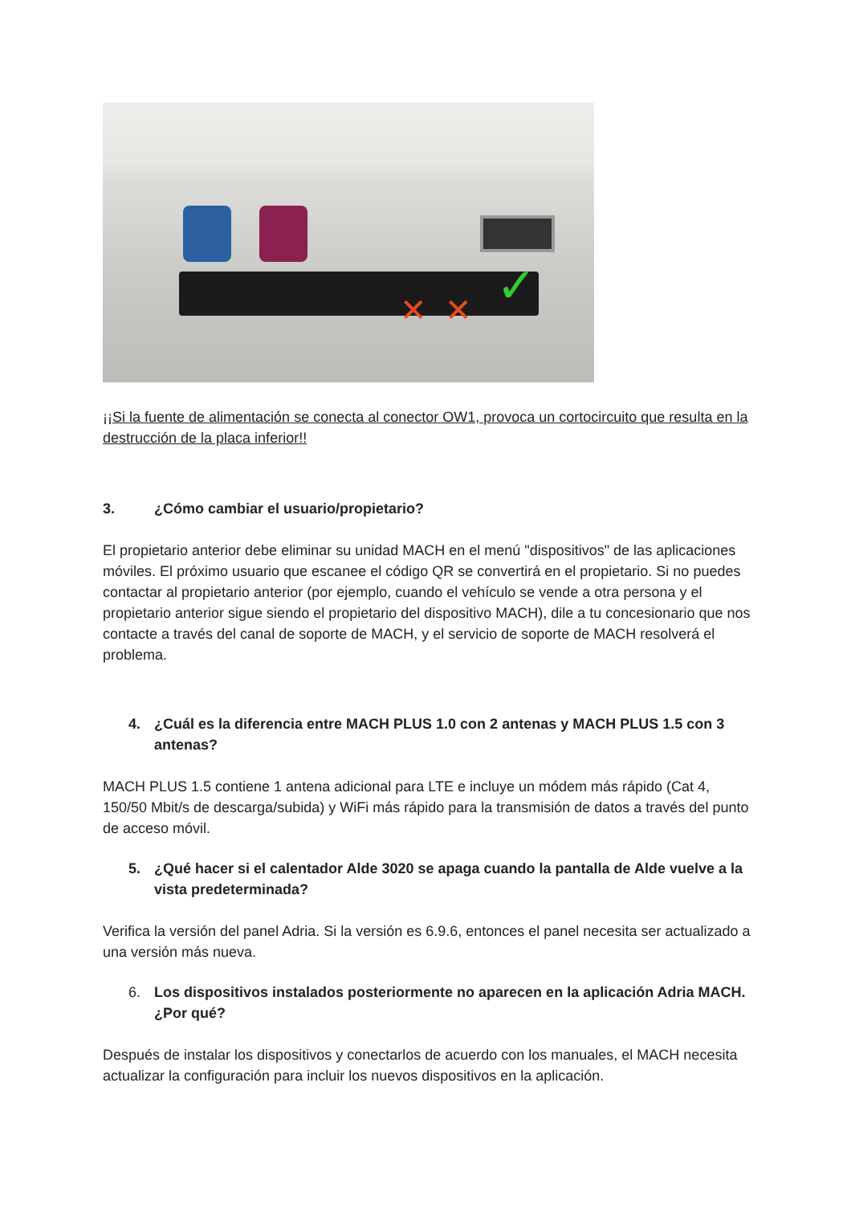✕ ✕ ✓
¡¡Si la fuente de alimentación se conecta al conector OW1, provoca un cortocircuito que resulta en la destrucción de la placa inferior!!
3. ¿Cómo cambiar el usuario/propietario?
El propietario anterior debe eliminar su unidad MACH en el menú "dispositivos" de las aplicaciones móviles. El próximo usuario que escanee el código QR se convertirá en el propietario. Si no puedes contactar al propietario anterior (por ejemplo, cuando el vehículo se vende a otra persona y el propietario anterior sigue siendo el propietario del dispositivo MACH), dile a tu concesionario que nos contacte a través del canal de soporte de MACH, y el servicio de soporte de MACH resolverá el problema.
4. ¿Cuál es la diferencia entre MACH PLUS 1.0 con 2 antenas y MACH PLUS 1.5 con 3 antenas?
MACH PLUS 1.5 contiene 1 antena adicional para LTE e incluye un módem más rápido (Cat 4, 150/50 Mbit/s de descarga/subida) y WiFi más rápido para la transmisión de datos a través del punto de acceso móvil.
5. ¿Qué hacer si el calentador Alde 3020 se apaga cuando la pantalla de Alde vuelve a la vista predeterminada?
Verifica la versión del panel Adria. Si la versión es 6.9.6, entonces el panel necesita ser actualizado a una versión más nueva.
6. Los dispositivos instalados posteriormente no aparecen en la aplicación Adria MACH. ¿Por qué?
Después de instalar los dispositivos y conectarlos de acuerdo con los manuales, el MACH necesita actualizar la configuración para incluir los nuevos dispositivos en la aplicación.